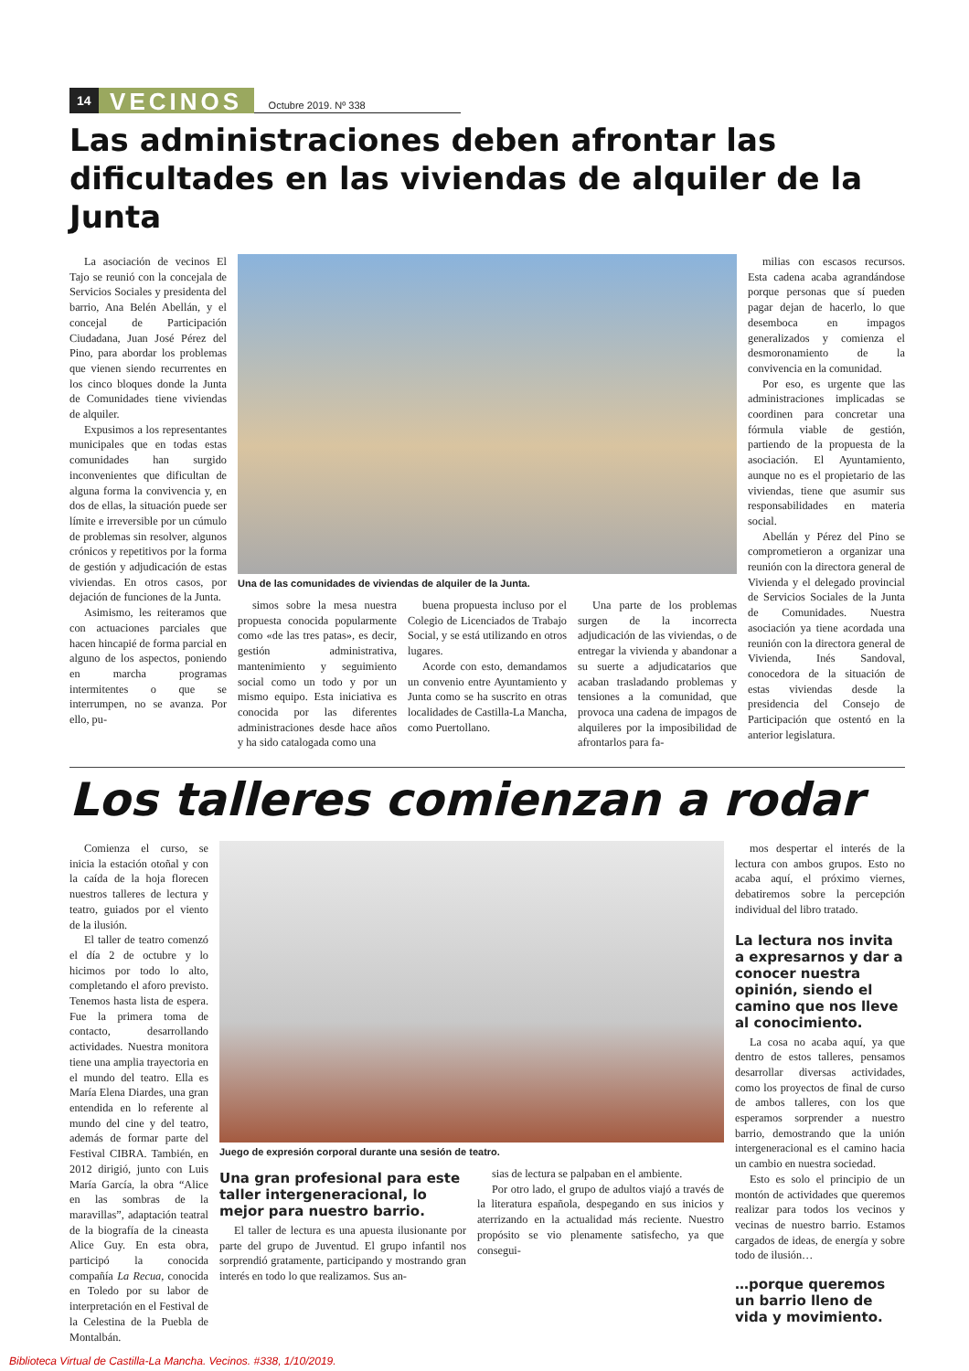14 VECINOS Octubre 2019. Nº 338
Las administraciones deben afrontar las dificultades en las viviendas de alquiler de la Junta
La asociación de vecinos El Tajo se reunió con la concejala de Servicios Sociales y presidenta del barrio, Ana Belén Abellán, y el concejal de Participación Ciudadana, Juan José Pérez del Pino, para abordar los problemas que vienen siendo recurrentes en los cinco bloques donde la Junta de Comunidades tiene viviendas de alquiler.
Expusimos a los representantes municipales que en todas estas comunidades han surgido inconvenientes que dificultan de alguna forma la convivencia y, en dos de ellas, la situación puede ser límite e irreversible por un cúmulo de problemas sin resolver, algunos crónicos y repetitivos por la forma de gestión y adjudicación de estas viviendas. En otros casos, por dejación de funciones de la Junta.
Asimismo, les reiteramos que con actuaciones parciales que hacen hincapié de forma parcial en alguno de los aspectos, poniendo en marcha programas intermitentes o que se interrumpen, no se avanza. Por ello, pu-
Una de las comunidades de viviendas de alquiler de la Junta.
simos sobre la mesa nuestra propuesta conocida popularmente como «de las tres patas», es decir, gestión administrativa, mantenimiento y seguimiento social como un todo y por un mismo equipo. Esta iniciativa es conocida por las diferentes administraciones desde hace años y ha sido catalogada como una
buena propuesta incluso por el Colegio de Licenciados de Trabajo Social, y se está utilizando en otros lugares.
Acorde con esto, demandamos un convenio entre Ayuntamiento y Junta como se ha suscrito en otras localidades de Castilla-La Mancha, como Puertollano.
Una parte de los problemas surgen de la incorrecta adjudicación de las viviendas, o de entregar la vivienda y abandonar a su suerte a adjudicatarios que acaban trasladando problemas y tensiones a la comunidad, que provoca una cadena de impagos de alquileres por la imposibilidad de afrontarlos para fa-
milias con escasos recursos. Esta cadena acaba agrandándose porque personas que sí pueden pagar dejan de hacerlo, lo que desemboca en impagos generalizados y comienza el desmoronamiento de la convivencia en la comunidad.
Por eso, es urgente que las administraciones implicadas se coordinen para concretar una fórmula viable de gestión, partiendo de la propuesta de la asociación. El Ayuntamiento, aunque no es el propietario de las viviendas, tiene que asumir sus responsabilidades en materia social.
Abellán y Pérez del Pino se comprometieron a organizar una reunión con la directora general de Vivienda y el delegado provincial de Servicios Sociales de la Junta de Comunidades. Nuestra asociación ya tiene acordada una reunión con la directora general de Vivienda, Inés Sandoval, conocedora de la situación de estas viviendas desde la presidencia del Consejo de Participación que ostentó en la anterior legislatura.
Los talleres comienzan a rodar
Comienza el curso, se inicia la estación otoñal y con la caída de la hoja florecen nuestros talleres de lectura y teatro, guiados por el viento de la ilusión.
El taller de teatro comenzó el día 2 de octubre y lo hicimos por todo lo alto, completando el aforo previsto. Tenemos hasta lista de espera. Fue la primera toma de contacto, desarrollando actividades. Nuestra monitora tiene una amplia trayectoria en el mundo del teatro. Ella es María Elena Diardes, una gran entendida en lo referente al mundo del cine y del teatro, además de formar parte del Festival CIBRA. También, en 2012 dirigió, junto con Luis María García, la obra “Alice en las sombras de la maravillas”, adaptación teatral de la biografía de la cineasta Alice Guy. En esta obra, participó la conocida compañía La Recua, conocida en Toledo por su labor de interpretación en el Festival de la Celestina de la Puebla de Montalbán.
Juego de expresión corporal durante una sesión de teatro.
Una gran profesional para este taller intergeneracional, lo mejor para nuestro barrio.
El taller de lectura es una apuesta ilusionante por parte del grupo de Juventud. El grupo infantil nos sorprendió gratamente, participando y mostrando gran interés en todo lo que realizamos. Sus an-
sias de lectura se palpaban en el ambiente.
Por otro lado, el grupo de adultos viajó a través de la literatura española, despegando en sus inicios y aterrizando en la actualidad más reciente. Nuestro propósito se vio plenamente satisfecho, ya que consegui-
mos despertar el interés de la lectura con ambos grupos. Esto no acaba aquí, el próximo viernes, debatiremos sobre la percepción individual del libro tratado.
La lectura nos invita a expresarnos y dar a conocer nuestra opinión, siendo el camino que nos lleve al conocimiento.
La cosa no acaba aquí, ya que dentro de estos talleres, pensamos desarrollar diversas actividades, como los proyectos de final de curso de ambos talleres, con los que esperamos sorprender a nuestro barrio, demostrando que la unión intergeneracional es el camino hacia un cambio en nuestra sociedad.
Esto es solo el principio de un montón de actividades que queremos realizar para todos los vecinos y vecinas de nuestro barrio. Estamos cargados de ideas, de energía y sobre todo de ilusión…
…porque queremos un barrio lleno de vida y movimiento.
Biblioteca Virtual de Castilla-La Mancha. Vecinos. #338, 1/10/2019.